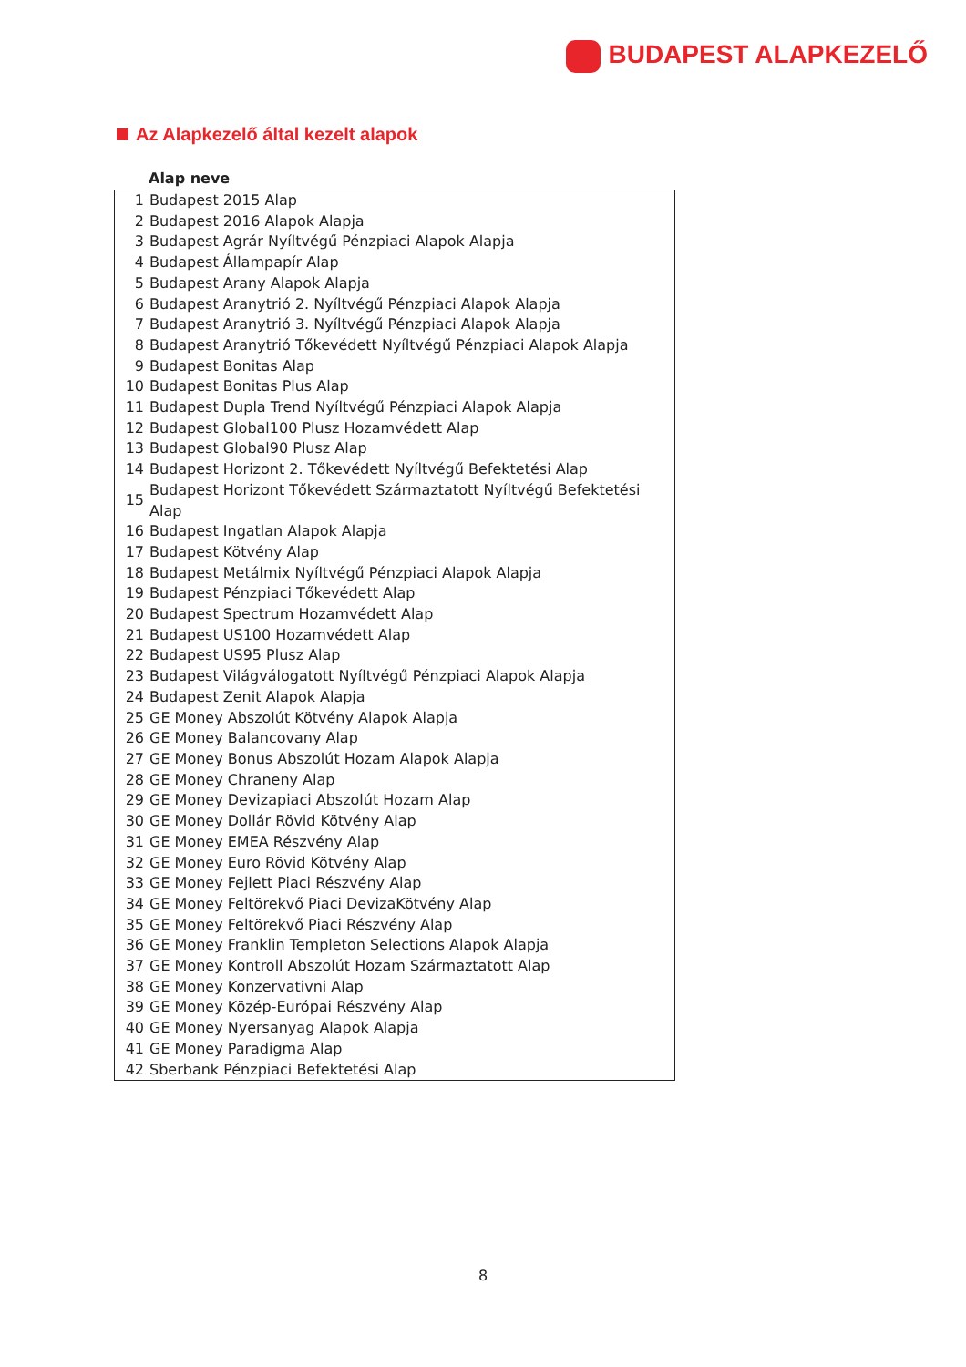BUDAPEST ALAPKEZELŐ
Az Alapkezelő által kezelt alapok
Alap neve
| 1 | Budapest 2015 Alap |
| 2 | Budapest 2016 Alapok Alapja |
| 3 | Budapest Agrár Nyíltvégű Pénzpiaci Alapok Alapja |
| 4 | Budapest Állampapír Alap |
| 5 | Budapest Arany Alapok Alapja |
| 6 | Budapest Aranytrió 2. Nyíltvégű Pénzpiaci Alapok Alapja |
| 7 | Budapest Aranytrió 3. Nyíltvégű Pénzpiaci Alapok Alapja |
| 8 | Budapest Aranytrió Tőkevédett Nyíltvégű Pénzpiaci Alapok Alapja |
| 9 | Budapest Bonitas Alap |
| 10 | Budapest Bonitas Plus Alap |
| 11 | Budapest Dupla Trend Nyíltvégű Pénzpiaci Alapok Alapja |
| 12 | Budapest Global100 Plusz Hozamvédett Alap |
| 13 | Budapest Global90 Plusz Alap |
| 14 | Budapest Horizont 2. Tőkevédett Nyíltvégű Befektetési Alap |
| 15 | Budapest Horizont Tőkevédett Származtatott Nyíltvégű Befektetési Alap |
| 16 | Budapest Ingatlan Alapok Alapja |
| 17 | Budapest Kötvény Alap |
| 18 | Budapest Metálmix Nyíltvégű Pénzpiaci Alapok Alapja |
| 19 | Budapest Pénzpiaci Tőkevédett Alap |
| 20 | Budapest Spectrum Hozamvédett Alap |
| 21 | Budapest US100 Hozamvédett Alap |
| 22 | Budapest US95 Plusz Alap |
| 23 | Budapest Világválogatott Nyíltvégű Pénzpiaci Alapok Alapja |
| 24 | Budapest Zenit Alapok Alapja |
| 25 | GE Money Abszolút Kötvény Alapok Alapja |
| 26 | GE Money Balancovany Alap |
| 27 | GE Money Bonus Abszolút Hozam Alapok Alapja |
| 28 | GE Money Chraneny Alap |
| 29 | GE Money Devizapiaci Abszolút Hozam Alap |
| 30 | GE Money Dollár Rövid Kötvény Alap |
| 31 | GE Money EMEA Részvény Alap |
| 32 | GE Money Euro Rövid Kötvény Alap |
| 33 | GE Money Fejlett Piaci Részvény Alap |
| 34 | GE Money Feltörekvő Piaci DevizaKötvény Alap |
| 35 | GE Money Feltörekvő Piaci Részvény Alap |
| 36 | GE Money Franklin Templeton Selections Alapok Alapja |
| 37 | GE Money Kontroll Abszolút Hozam Származtatott Alap |
| 38 | GE Money Konzervativni Alap |
| 39 | GE Money Közép-Európai Részvény Alap |
| 40 | GE Money Nyersanyag Alapok Alapja |
| 41 | GE Money Paradigma Alap |
| 42 | Sberbank Pénzpiaci Befektetési Alap |
8